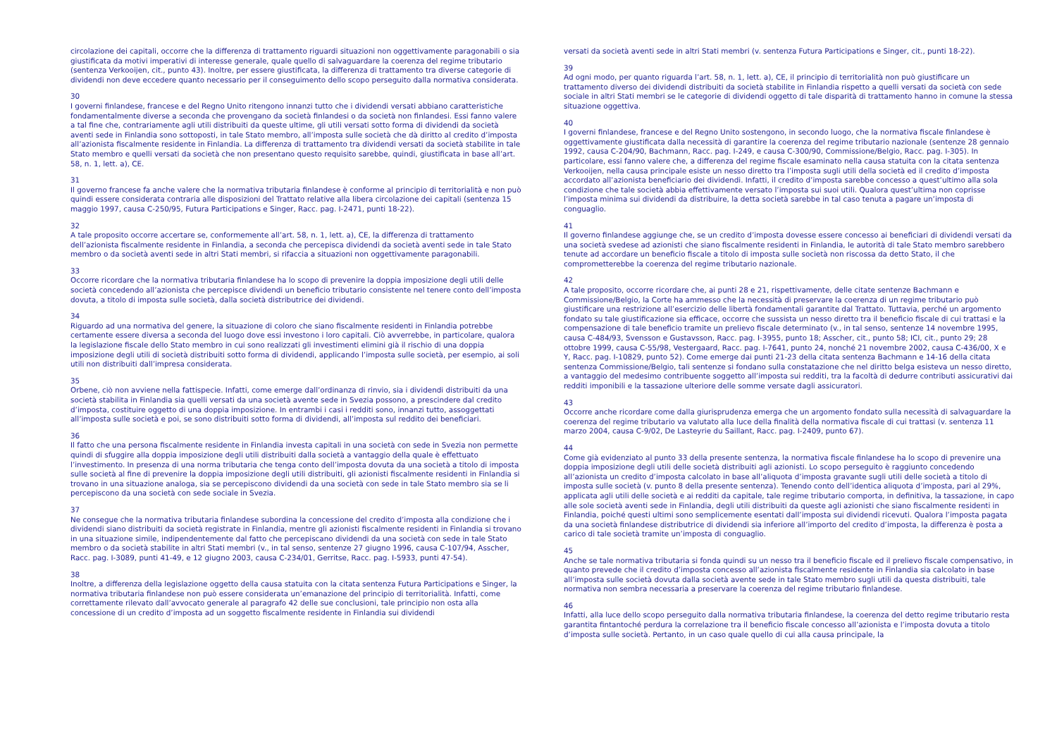circolazione dei capitali, occorre che la differenza di trattamento riguardi situazioni non oggettivamente paragonabili o sia giustificata da motivi imperativi di interesse generale, quale quello di salvaguardare la coerenza del regime tributario (sentenza Verkooijen, cit., punto 43). Inoltre, per essere giustificata, la differenza di trattamento tra diverse categorie di dividendi non deve eccedere quanto necessario per il conseguimento dello scopo perseguito dalla normativa considerata.
30
I governi finlandese, francese e del Regno Unito ritengono innanzi tutto che i dividendi versati abbiano caratteristiche fondamentalmente diverse a seconda che provengano da società finlandesi o da società non finlandesi. Essi fanno valere a tal fine che, contrariamente agli utili distribuiti da queste ultime, gli utili versati sotto forma di dividendi da società aventi sede in Finlandia sono sottoposti, in tale Stato membro, all’imposta sulle società che dà diritto al credito d’imposta all’azionista fiscalmente residente in Finlandia. La differenza di trattamento tra dividendi versati da società stabilite in tale Stato membro e quelli versati da società che non presentano questo requisito sarebbe, quindi, giustificata in base all’art. 58, n. 1, lett. a), CE.
31
Il governo francese fa anche valere che la normativa tributaria finlandese è conforme al principio di territorialità e non può quindi essere considerata contraria alle disposizioni del Trattato relative alla libera circolazione dei capitali (sentenza 15 maggio 1997, causa C-250/95, Futura Participations e Singer, Racc. pag. I-2471, punti 18-22).
32
A tale proposito occorre accertare se, conformemente all’art. 58, n. 1, lett. a), CE, la differenza di trattamento dell’azionista fiscalmente residente in Finlandia, a seconda che percepisca dividendi da società aventi sede in tale Stato membro o da società aventi sede in altri Stati membri, si rifaccia a situazioni non oggettivamente paragonabili.
33
Occorre ricordare che la normativa tributaria finlandese ha lo scopo di prevenire la doppia imposizione degli utili delle società concedendo all’azionista che percepisce dividendi un beneficio tributario consistente nel tenere conto dell’imposta dovuta, a titolo di imposta sulle società, dalla società distributrice dei dividendi.
34
Riguardo ad una normativa del genere, la situazione di coloro che siano fiscalmente residenti in Finlandia potrebbe certamente essere diversa a seconda del luogo dove essi investono i loro capitali. Ciò avverrebbe, in particolare, qualora la legislazione fiscale dello Stato membro in cui sono realizzati gli investimenti elimini già il rischio di una doppia imposizione degli utili di società distribuiti sotto forma di dividendi, applicando l’imposta sulle società, per esempio, ai soli utili non distribuiti dall’impresa considerata.
35
Orbene, ciò non avviene nella fattispecie. Infatti, come emerge dall’ordinanza di rinvio, sia i dividendi distribuiti da una società stabilita in Finlandia sia quelli versati da una società avente sede in Svezia possono, a prescindere dal credito d’imposta, costituire oggetto di una doppia imposizione. In entrambi i casi i redditi sono, innanzi tutto, assoggettati all’imposta sulle società e poi, se sono distribuiti sotto forma di dividendi, all’imposta sul reddito dei beneficiari.
36
Il fatto che una persona fiscalmente residente in Finlandia investa capitali in una società con sede in Svezia non permette quindi di sfuggire alla doppia imposizione degli utili distribuiti dalla società a vantaggio della quale è effettuato l’investimento. In presenza di una norma tributaria che tenga conto dell’imposta dovuta da una società a titolo di imposta sulle società al fine di prevenire la doppia imposizione degli utili distribuiti, gli azionisti fiscalmente residenti in Finlandia si trovano in una situazione analoga, sia se percepiscono dividendi da una società con sede in tale Stato membro sia se li percepiscono da una società con sede sociale in Svezia.
37
Ne consegue che la normativa tributaria finlandese subordina la concessione del credito d’imposta alla condizione che i dividendi siano distribuiti da società registrate in Finlandia, mentre gli azionisti fiscalmente residenti in Finlandia si trovano in una situazione simile, indipendentemente dal fatto che percepiscano dividendi da una società con sede in tale Stato membro o da società stabilite in altri Stati membri (v., in tal senso, sentenze 27 giugno 1996, causa C-107/94, Asscher, Racc. pag. I-3089, punti 41-49, e 12 giugno 2003, causa C-234/01, Gerritse, Racc. pag. I-5933, punti 47-54).
38
Inoltre, a differenza della legislazione oggetto della causa statuita con la citata sentenza Futura Participations e Singer, la normativa tributaria finlandese non può essere considerata un’emanazione del principio di territorialità. Infatti, come correttamente rilevato dall’avvocato generale al paragrafo 42 delle sue conclusioni, tale principio non osta alla concessione di un credito d’imposta ad un soggetto fiscalmente residente in Finlandia sui dividendi
versati da società aventi sede in altri Stati membri (v. sentenza Futura Participations e Singer, cit., punti 18-22).
39
Ad ogni modo, per quanto riguarda l’art. 58, n. 1, lett. a), CE, il principio di territorialità non può giustificare un trattamento diverso dei dividendi distribuiti da società stabilite in Finlandia rispetto a quelli versati da società con sede sociale in altri Stati membri se le categorie di dividendi oggetto di tale disparità di trattamento hanno in comune la stessa situazione oggettiva.
40
I governi finlandese, francese e del Regno Unito sostengono, in secondo luogo, che la normativa fiscale finlandese è oggettivamente giustificata dalla necessità di garantire la coerenza del regime tributario nazionale (sentenze 28 gennaio 1992, causa C-204/90, Bachmann, Racc. pag. I-249, e causa C-300/90, Commissione/Belgio, Racc. pag. I-305). In particolare, essi fanno valere che, a differenza del regime fiscale esaminato nella causa statuita con la citata sentenza Verkooijen, nella causa principale esiste un nesso diretto tra l’imposta sugli utili della società ed il credito d’imposta accordato all’azionista beneficiario dei dividendi. Infatti, il credito d’imposta sarebbe concesso a quest’ultimo alla sola condizione che tale società abbia effettivamente versato l’imposta sui suoi utili. Qualora quest’ultima non coprisse l’imposta minima sui dividendi da distribuire, la detta società sarebbe in tal caso tenuta a pagare un’imposta di conguaglio.
41
Il governo finlandese aggiunge che, se un credito d’imposta dovesse essere concesso ai beneficiari di dividendi versati da una società svedese ad azionisti che siano fiscalmente residenti in Finlandia, le autorità di tale Stato membro sarebbero tenute ad accordare un beneficio fiscale a titolo di imposta sulle società non riscossa da detto Stato, il che comprometterebbe la coerenza del regime tributario nazionale.
42
A tale proposito, occorre ricordare che, ai punti 28 e 21, rispettivamente, delle citate sentenze Bachmann e Commissione/Belgio, la Corte ha ammesso che la necessità di preservare la coerenza di un regime tributario può giustificare una restrizione all’esercizio delle libertà fondamentali garantite dal Trattato. Tuttavia, perché un argomento fondato su tale giustificazione sia efficace, occorre che sussista un nesso diretto tra il beneficio fiscale di cui trattasi e la compensazione di tale beneficio tramite un prelievo fiscale determinato (v., in tal senso, sentenze 14 novembre 1995, causa C-484/93, Svensson e Gustavsson, Racc. pag. I-3955, punto 18; Asscher, cit., punto 58; ICI, cit., punto 29; 28 ottobre 1999, causa C-55/98, Vestergaard, Racc. pag. I-7641, punto 24, nonché 21 novembre 2002, causa C-436/00, X e Y, Racc. pag. I-10829, punto 52). Come emerge dai punti 21-23 della citata sentenza Bachmann e 14-16 della citata sentenza Commissione/Belgio, tali sentenze si fondano sulla constatazione che nel diritto belga esisteva un nesso diretto, a vantaggio del medesimo contribuente soggetto all’imposta sui redditi, tra la facoltà di dedurre contributi assicurativi dai redditi imponibili e la tassazione ulteriore delle somme versate dagli assicuratori.
43
Occorre anche ricordare come dalla giurisprudenza emerga che un argomento fondato sulla necessità di salvaguardare la coerenza del regime tributario va valutato alla luce della finalità della normativa fiscale di cui trattasi (v. sentenza 11 marzo 2004, causa C-9/02, De Lasteyrie du Saillant, Racc. pag. I-2409, punto 67).
44
Come già evidenziato al punto 33 della presente sentenza, la normativa fiscale finlandese ha lo scopo di prevenire una doppia imposizione degli utili delle società distribuiti agli azionisti. Lo scopo perseguito è raggiunto concedendo all’azionista un credito d’imposta calcolato in base all’aliquota d’imposta gravante sugli utili delle società a titolo di imposta sulle società (v. punto 8 della presente sentenza). Tenendo conto dell’identica aliquota d’imposta, pari al 29%, applicata agli utili delle società e ai redditi da capitale, tale regime tributario comporta, in definitiva, la tassazione, in capo alle sole società aventi sede in Finlandia, degli utili distribuiti da queste agli azionisti che siano fiscalmente residenti in Finlandia, poiché questi ultimi sono semplicemente esentati dall’imposta sui dividendi ricevuti. Qualora l’imposta pagata da una società finlandese distributrice di dividendi sia inferiore all’importo del credito d’imposta, la differenza è posta a carico di tale società tramite un’imposta di conguaglio.
45
Anche se tale normativa tributaria si fonda quindi su un nesso tra il beneficio fiscale ed il prelievo fiscale compensativo, in quanto prevede che il credito d’imposta concesso all’azionista fiscalmente residente in Finlandia sia calcolato in base all’imposta sulle società dovuta dalla società avente sede in tale Stato membro sugli utili da questa distribuiti, tale normativa non sembra necessaria a preservare la coerenza del regime tributario finlandese.
46
Infatti, alla luce dello scopo perseguito dalla normativa tributaria finlandese, la coerenza del detto regime tributario resta garantita fintantoché perdura la correlazione tra il beneficio fiscale concesso all’azionista e l’imposta dovuta a titolo d’imposta sulle società. Pertanto, in un caso quale quello di cui alla causa principale, la